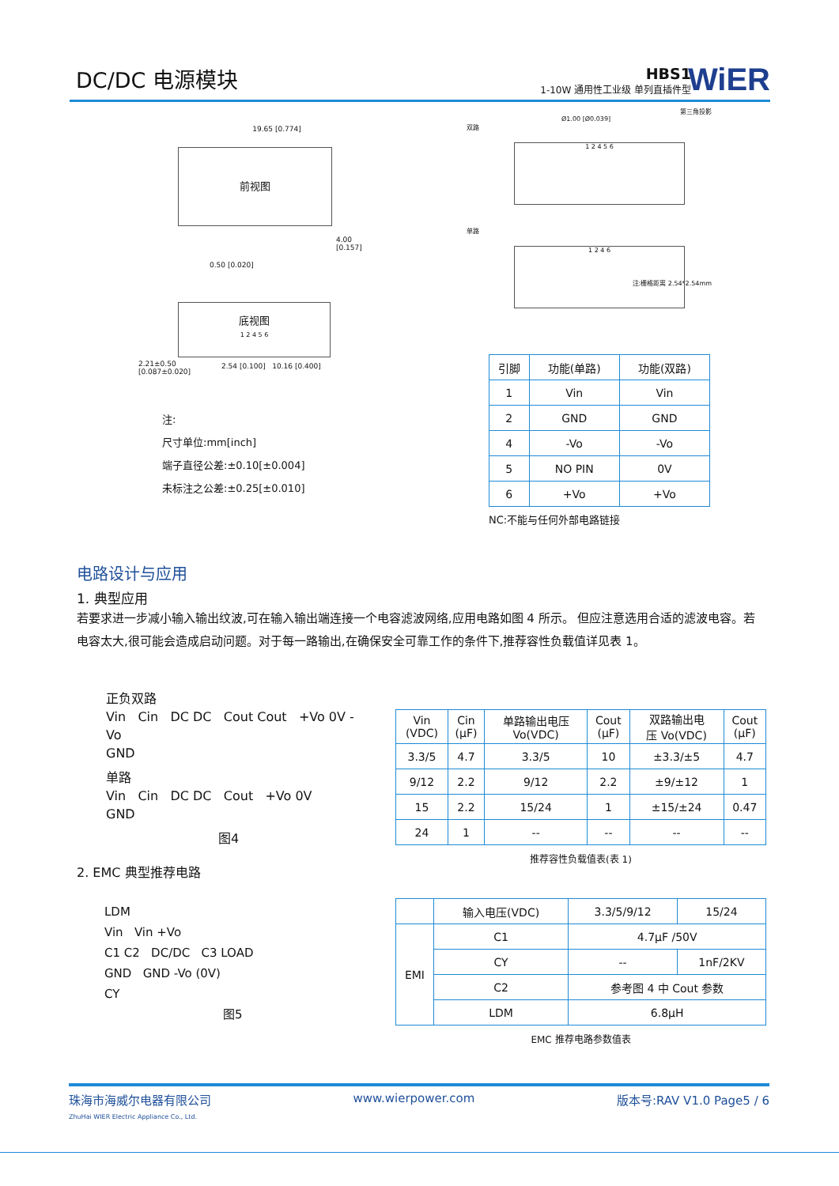DC/DC 电源模块
HBS1
1-10W 通用性工业级 单列直插件型
WiER
19.65 [0.774]
前视图
4.00 [0.157]
0.50 [0.020]
底视图
1 2 4 5 6
2.54 [0.100] 10.16 [0.400]
2.21±0.50
[0.087±0.020]
注:
尺寸单位:mm[inch]
端子直径公差:±0.10[±0.004]
未标注之公差:±0.25[±0.010]
第三角投影
Ø1.00 [Ø0.039]
双路
1 2 4 5 6
单路
1 2 4 6
注:栅格距离 2.54*2.54mm
| 引脚 | 功能(单路) | 功能(双路) |
| --- | --- | --- |
| 1 | Vin | Vin |
| 2 | GND | GND |
| 4 | -Vo | -Vo |
| 5 | NO PIN | 0V |
| 6 | +Vo | +Vo |
NC:不能与任何外部电路链接
电路设计与应用
1. 典型应用
若要求进一步减小输入输出纹波,可在输入输出端连接一个电容滤波网络,应用电路如图 4 所示。 但应注意选用合适的滤波电容。若电容太大,很可能会造成启动问题。对于每一路输出,在确保安全可靠工作的条件下,推荐容性负载值详见表 1。
正负双路
Vin Cin DC DC Cout Cout +Vo 0V -Vo
GND
单路
Vin Cin DC DC Cout +Vo 0V
GND
图4
2. EMC 典型推荐电路
| Vin (VDC) | Cin (μF) | 单路输出电压 Vo(VDC) | Cout (μF) | 双路输出电 压 Vo(VDC) | Cout (μF) |
| --- | --- | --- | --- | --- | --- |
| 3.3/5 | 4.7 | 3.3/5 | 10 | ±3.3/±5 | 4.7 |
| 9/12 | 2.2 | 9/12 | 2.2 | ±9/±12 | 1 |
| 15 | 2.2 | 15/24 | 1 | ±15/±24 | 0.47 |
| 24 | 1 | -- | -- | -- | -- |
推荐容性负载值表(表 1)
LDM
Vin Vin +Vo
C1 C2 DC/DC C3 LOAD
GND GND -Vo (0V)
CY
图5
| | 输入电压(VDC) | 3.3/5/9/12 | 15/24 |
| EMI | C1 | 4.7μF /50V | |
| | CY | -- | 1nF/2KV |
| | C2 | 参考图 4 中 Cout 参数 | |
| | LDM | 6.8μH | |
EMC 推荐电路参数值表
珠海市海威尔电器有限公司
ZhuHai WIER Electric Appliance Co., Ltd.
www.wierpower.com 版本号:RAV V1.0 Page5 / 6